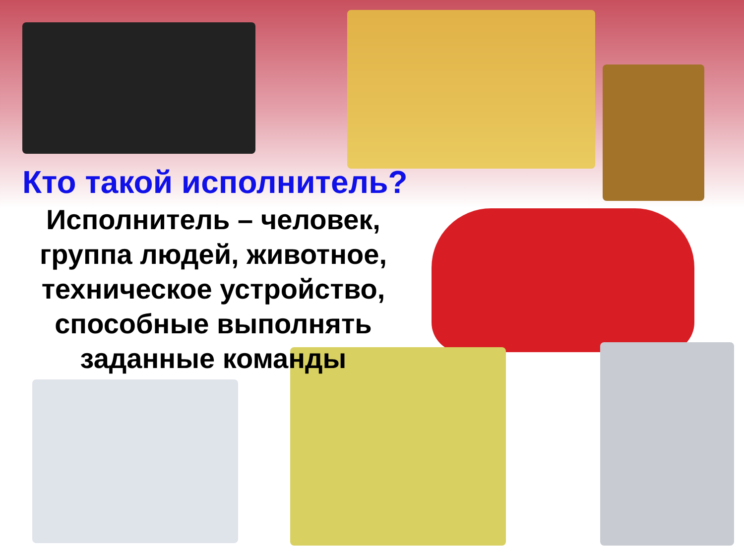Кто такой исполнитель?
Исполнитель – человек, группа людей, животное, техническое устройство, способные выполнять заданные команды